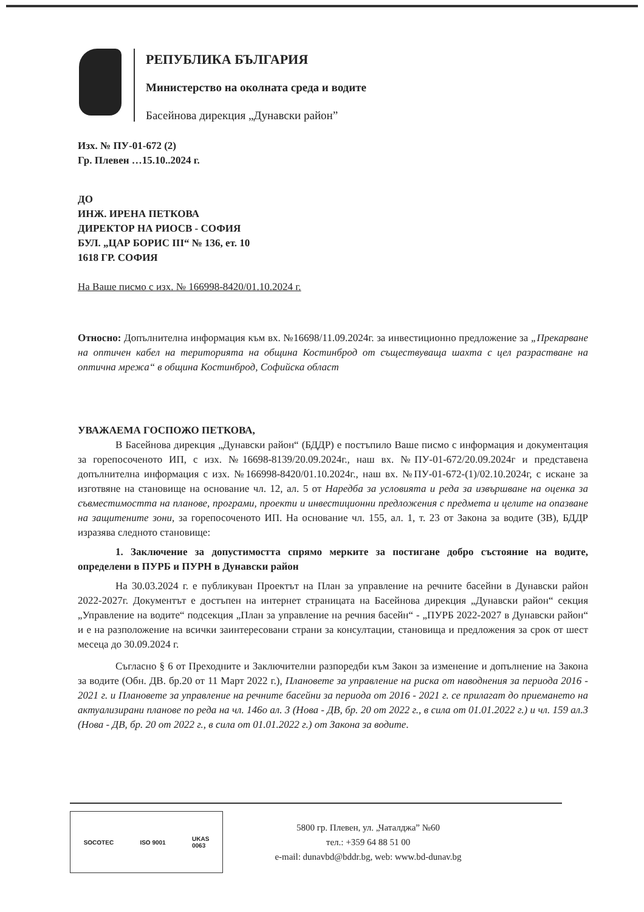РЕПУБЛИКА БЪЛГАРИЯ
Министерство на околната среда и водите
Басейнова дирекция „Дунавски район”
Изх. № ПУ-01-672 (2)
Гр. Плевен …15.10..2024 г.
ДО
ИНЖ. ИРЕНА ПЕТКОВА
ДИРЕКТОР НА РИОСВ - СОФИЯ
БУЛ. „ЦАР БОРИС III“ № 136, ет. 10
1618 ГР. СОФИЯ
На Ваше писмо с изх. № 166998-8420/01.10.2024 г.
Относно: Допълнителна информация към вх. №16698/11.09.2024г. за инвестиционно предложение за „Прекарване на оптичен кабел на територията на община Костинброд от съществуваща шахта с цел разрастване на оптична мрежа“ в община Костинброд, Софийска област
УВАЖАЕМА ГОСПОЖО ПЕТКОВА,
В Басейнова дирекция „Дунавски район“ (БДДР) е постъпило Ваше писмо с информация и документация за горепосоченото ИП, с изх. №16698-8139/20.09.2024г., наш вх. №ПУ-01-672/20.09.2024г и представена допълнителна информация с изх. №166998-8420/01.10.2024г., наш вх. №ПУ-01-672-(1)/02.10.2024г, с искане за изготвяне на становище на основание чл. 12, ал. 5 от Наредба за условията и реда за извършване на оценка за съвместимостта на планове, програми, проекти и инвестиционни предложения с предмета и целите на опазване на защитените зони, за горепосоченото ИП. На основание чл. 155, ал. 1, т. 23 от Закона за водите (ЗВ), БДДР изразява следното становище:
1. Заключение за допустимостта спрямо мерките за постигане добро състояние на водите, определени в ПУРБ и ПУРН в Дунавски район
На 30.03.2024 г. е публикуван Проектът на План за управление на речните басейни в Дунавски район 2022-2027г. Документът е достъпен на интернет страницата на Басейнова дирекция „Дунавски район“ секция „Управление на водите“ подсекция „План за управление на речния басейн“ - „ПУРБ 2022-2027 в Дунавски район“ и е на разположение на всички заинтересовани страни за консултации, становища и предложения за срок от шест месеца до 30.09.2024 г.
Съгласно § 6 от Преходните и Заключителни разпоредби към Закон за изменение и допълнение на Закона за водите (Обн. ДВ. бр.20 от 11 Март 2022 г.), Плановете за управление на риска от наводнения за периода 2016 - 2021 г. и Плановете за управление на речните басейни за периода от 2016 - 2021 г. се прилагат до приемането на актуализирани планове по реда на чл. 146о ал. 3 (Нова - ДВ, бр. 20 от 2022 г., в сила от 01.01.2022 г.) и чл. 159 ал.3 (Нова - ДВ, бр. 20 от 2022 г., в сила от 01.01.2022 г.) от Закона за водите.
SOCOTEC ISO 9001 UKAS
0063
5800 гр. Плевен, ул. „Чаталджа” №60
тел.: +359 64 88 51 00
e-mail: dunavbd@bddr.bg, web: www.bd-dunav.bg